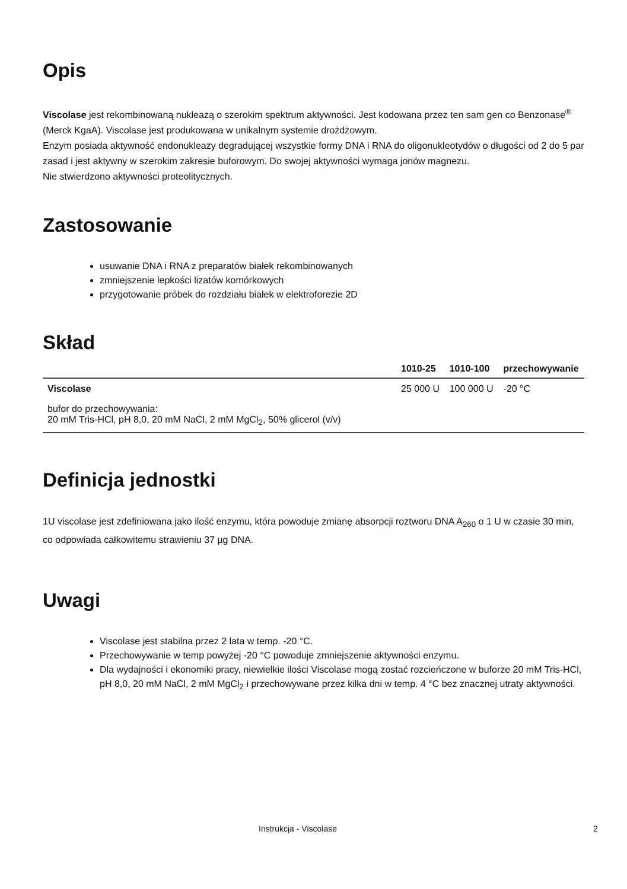Opis
Viscolase jest rekombinowaną nukleazą o szerokim spektrum aktywności. Jest kodowana przez ten sam gen co Benzonase<sup>®</sup> (Merck KgaA). Viscolase jest produkowana w unikalnym systemie drożdżowym.
Enzym posiada aktywność endonukleazy degradującej wszystkie formy DNA i RNA do oligonukleotydów o długości od 2 do 5 par zasad i jest aktywny w szerokim zakresie buforowym. Do swojej aktywności wymaga jonów magnezu.
Nie stwierdzono aktywności proteolitycznych.
Zastosowanie
usuwanie DNA i RNA z preparatów białek rekombinowanych
zmniejszenie lepkości lizatów komórkowych
przygotowanie próbek do rozdziału białek w elektroforezie 2D
Skład
| | 1010-25 | 1010-100 | przechowywanie |
| --- | --- | --- | --- |
| Viscolase | 25 000 U | 100 000 U | -20 °C |
| bufor do przechowywania: 20 mM Tris-HCl, pH 8,0, 20 mM NaCl, 2 mM MgCl<sub>2</sub>, 50% glicerol (v/v) | | | |
Definicja jednostki
1U viscolase jest zdefiniowana jako ilość enzymu, która powoduje zmianę absorpcji roztworu DNA A<sub>260</sub> o 1 U w czasie 30 min, co odpowiada całkowitemu strawieniu 37 µg DNA.
Uwagi
Viscolase jest stabilna przez 2 lata w temp. -20 °C.
Przechowywanie w temp powyżej -20 °C powoduje zmniejszenie aktywności enzymu.
Dla wydajności i ekonomiki pracy, niewielkie ilości Viscolase mogą zostać rozcieńczone w buforze 20 mM Tris-HCl, pH 8,0, 20 mM NaCl, 2 mM MgCl<sub>2</sub> i przechowywane przez kilka dni w temp. 4 °C bez znacznej utraty aktywności.
Instrukcja - Viscolase 2